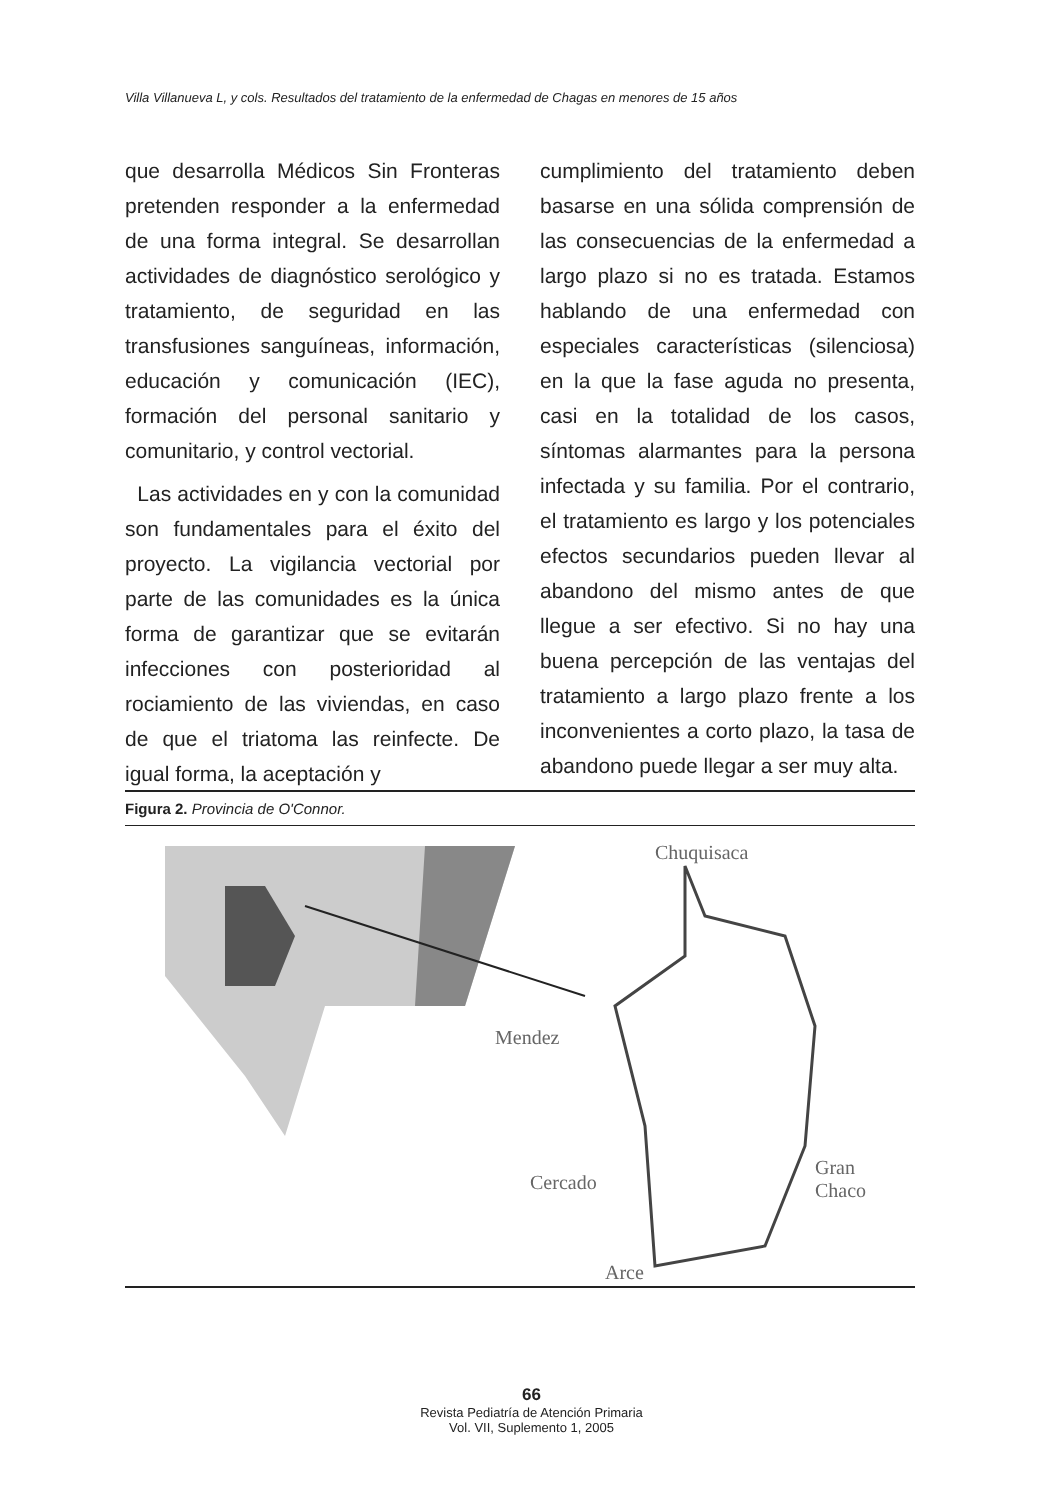Villa Villanueva L, y cols. Resultados del tratamiento de la enfermedad de Chagas en menores de 15 años
que desarrolla Médicos Sin Fronteras pretenden responder a la enfermedad de una forma integral. Se desarrollan actividades de diagnóstico serológico y tratamiento, de seguridad en las transfusiones sanguíneas, información, educación y comunicación (IEC), formación del personal sanitario y comunitario, y control vectorial.
Las actividades en y con la comunidad son fundamentales para el éxito del proyecto. La vigilancia vectorial por parte de las comunidades es la única forma de garantizar que se evitarán infecciones con posterioridad al rociamiento de las viviendas, en caso de que el triatoma las reinfecte. De igual forma, la aceptación y
cumplimiento del tratamiento deben basarse en una sólida comprensión de las consecuencias de la enfermedad a largo plazo si no es tratada. Estamos hablando de una enfermedad con especiales características (silenciosa) en la que la fase aguda no presenta, casi en la totalidad de los casos, síntomas alarmantes para la persona infectada y su familia. Por el contrario, el tratamiento es largo y los potenciales efectos secundarios pueden llevar al abandono del mismo antes de que llegue a ser efectivo. Si no hay una buena percepción de las ventajas del tratamiento a largo plazo frente a los inconvenientes a corto plazo, la tasa de abandono puede llegar a ser muy alta.
Figura 2. Provincia de O'Connor.
Chuquisaca
Mendez
Cercado
Gran
Chaco
Arce
66
Revista Pediatría de Atención Primaria
Vol. VII, Suplemento 1, 2005